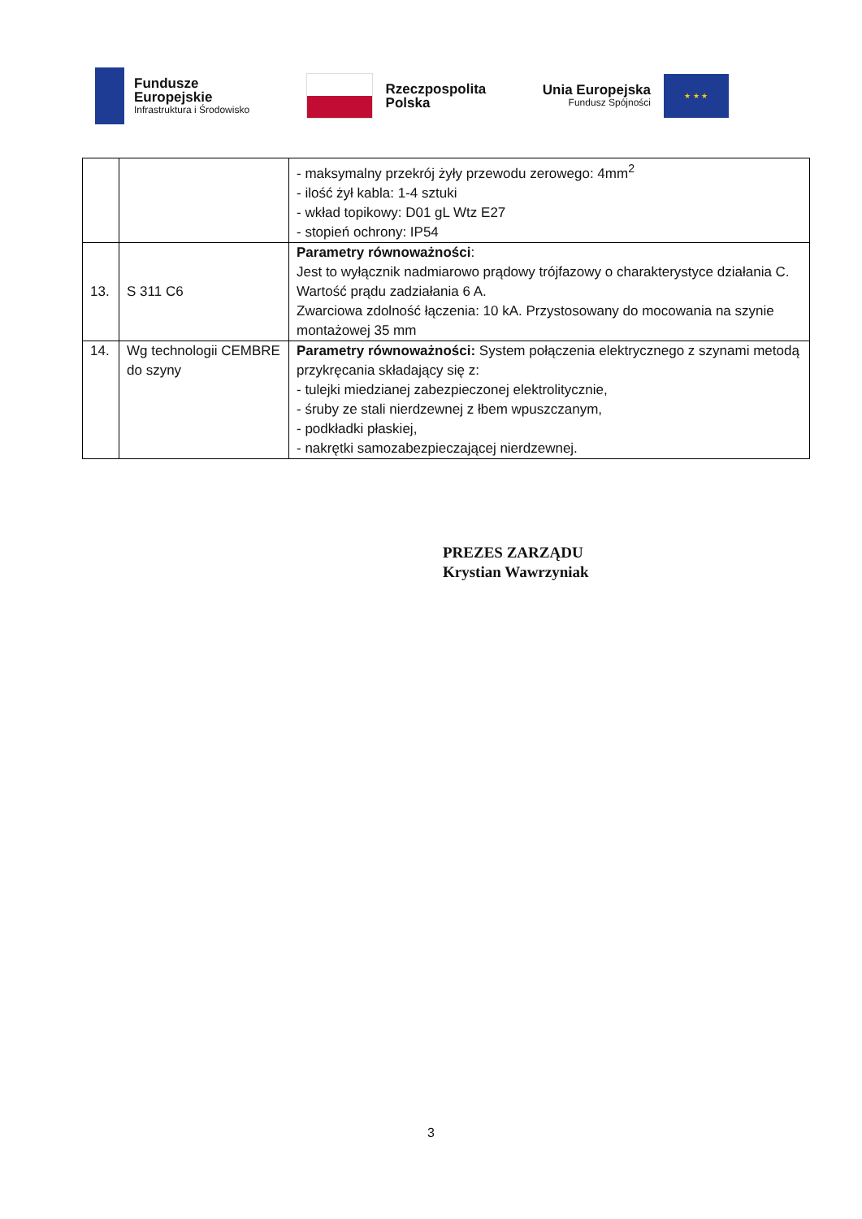Fundusze
Europejskie
Infrastruktura i Środowisko
Rzeczpospolita
Polska
Unia Europejska
Fundusz Spójności
★ ★ ★
| | | - maksymalny przekrój żyły przewodu zerowego: 4mm<sup>2</sup> - ilość żył kabla: 1-4 sztuki - wkład topikowy: D01 gL Wtz E27 - stopień ochrony: IP54 |
| 13. | S 311 C6 | Parametry równoważności : Jest to wyłącznik nadmiarowo prądowy trójfazowy o charakterystyce działania C. Wartość prądu zadziałania 6 A. Zwarciowa zdolność łączenia: 10 kA. Przystosowany do mocowania na szynie montażowej 35 mm |
| 14. | Wg technologii CEMBRE do szyny | Parametry równoważności: System połączenia elektrycznego z szynami metodą przykręcania składający się z: - tulejki miedzianej zabezpieczonej elektrolitycznie, - śruby ze stali nierdzewnej z łbem wpuszczanym, - podkładki płaskiej, - nakrętki samozabezpieczającej nierdzewnej. |
PREZES ZARZĄDU
Krystian Wawrzyniak
3